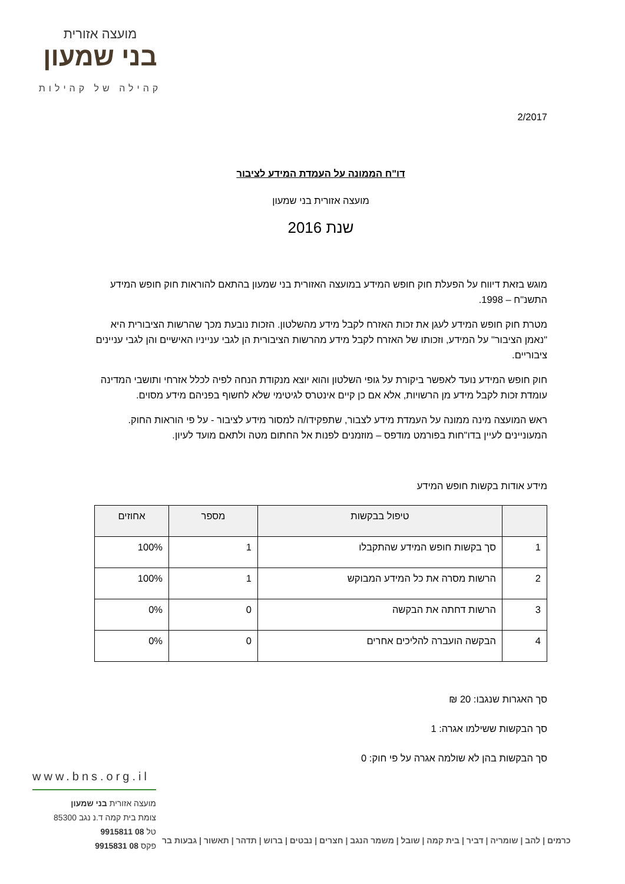מועצה אזורית
בני שמעון
קהילה של קהילות
2/2017
דו"ח הממונה על העמדת המידע לציבור
מועצה אזורית בני שמעון
שנת 2016
מוגש בזאת דיווח על הפעלת חוק חופש המידע במועצה האזורית בני שמעון בהתאם להוראות חוק חופש המידע התשנ"ח – 1998.
מטרת חוק חופש המידע לעגן את זכות האזרח לקבל מידע מהשלטון. הזכות נובעת מכך שהרשות הציבורית היא "נאמן הציבור" על המידע, וזכותו של האזרח לקבל מידע מהרשות הציבורית הן לגבי ענייניו האישיים והן לגבי עניינים ציבוריים.
חוק חופש המידע נועד לאפשר ביקורת על גופי השלטון והוא יוצא מנקודת הנחה לפיה לכלל אזרחי ותושבי המדינה עומדת זכות לקבל מידע מן הרשויות, אלא אם כן קיים אינטרס לגיטימי שלא לחשוף בפניהם מידע מסוים.
ראש המועצה מינה ממונה על העמדת מידע לצבור, שתפקידו/ה למסור מידע לציבור - על פי הוראות החוק. המעוניינים לעיין בדו"חות בפורמט מודפס – מוזמנים לפנות אל החתום מטה ולתאם מועד לעיון.
מידע אודות בקשות חופש המידע
| | טיפול בבקשות | מספר | אחוזים |
| --- | --- | --- | --- |
| 1 | סך בקשות חופש המידע שהתקבלו | 1 | 100% |
| 2 | הרשות מסרה את כל המידע המבוקש | 1 | 100% |
| 3 | הרשות דחתה את הבקשה | 0 | 0% |
| 4 | הבקשה הועברה להליכים אחרים | 0 | 0% |
סך האגרות שנגבו: 20 ₪
סך הבקשות ששילמו אגרה: 1
סך הבקשות בהן לא שולמה אגרה על פי חוק: 0
www.bns.org.il
מועצה אזורית בני שמעון
צומת בית קמה ד.נ נגב 85300
טל 08 9915811
פקס 08 9915831
כרמים | להב | שומריה | דביר | בית קמה | שובל | משמר הנגב | חצרים | נבטים | ברוש | תדהר | תאשור | גבעות בר